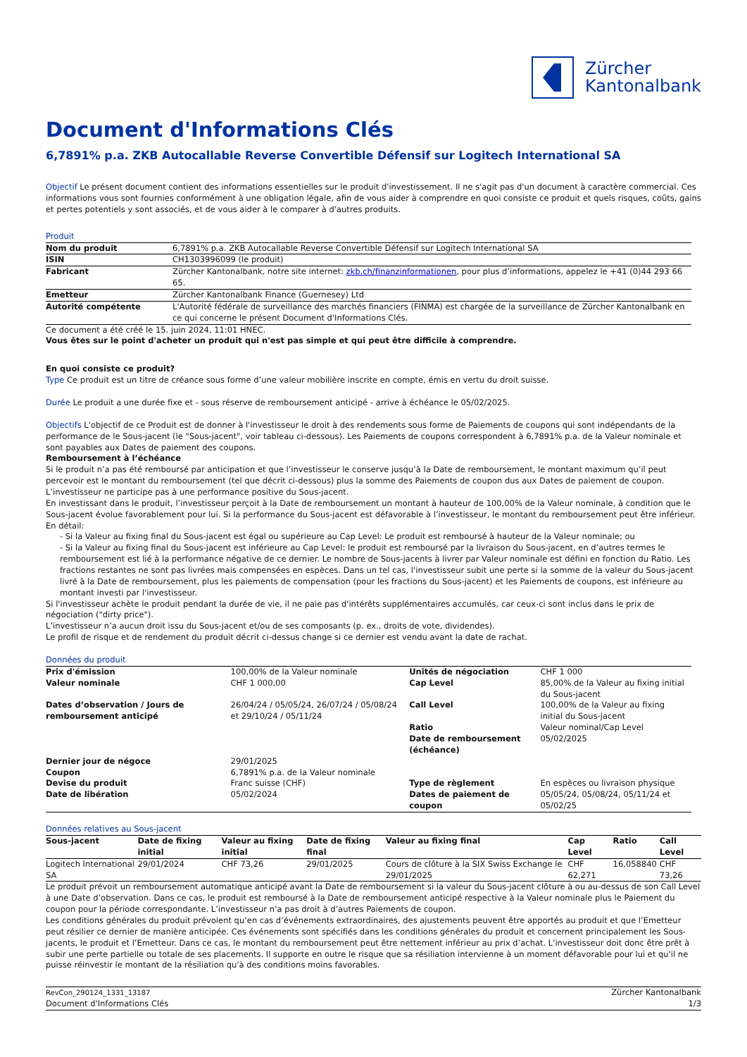Zürcher
Kantonalbank
Document d'Informations Clés
6,7891% p.a. ZKB Autocallable Reverse Convertible Défensif sur Logitech International SA
Objectif Le présent document contient des informations essentielles sur le produit d'investissement. Il ne s'agit pas d'un document à caractère commercial. Ces informations vous sont fournies conformément à une obligation légale, afin de vous aider à comprendre en quoi consiste ce produit et quels risques, coûts, gains et pertes potentiels y sont associés, et de vous aider à le comparer à d'autres produits.
Produit
| Nom du produit | 6,7891% p.a. ZKB Autocallable Reverse Convertible Défensif sur Logitech International SA |
| ISIN | CH1303996099 (le produit) |
| Fabricant | Zürcher Kantonalbank, notre site internet: zkb.ch/finanzinformationen , pour plus d’informations, appelez le +41 (0)44 293 66 65. |
| Emetteur | Zürcher Kantonalbank Finance (Guernesey) Ltd |
| Autorité compétente | L'Autorité fédérale de surveillance des marchés financiers (FINMA) est chargée de la surveillance de Zürcher Kantonalbank en ce qui concerne le présent Document d'Informations Clés. |
Ce document a été créé le 15. juin 2024, 11:01 HNEC.
Vous êtes sur le point d'acheter un produit qui n'est pas simple et qui peut être difficile à comprendre.
En quoi consiste ce produit?
Type Ce produit est un titre de créance sous forme d’une valeur mobilière inscrite en compte, émis en vertu du droit suisse.
Durée Le produit a une durée fixe et - sous réserve de remboursement anticipé - arrive à échéance le 05/02/2025.
Objectifs L'objectif de ce Produit est de donner à l'investisseur le droit à des rendements sous forme de Paiements de coupons qui sont indépendants de la performance de le Sous-jacent (le "Sous-jacent", voir tableau ci-dessous). Les Paiements de coupons correspondent à 6,7891% p.a. de la Valeur nominale et sont payables aux Dates de paiement des coupons.
Remboursement à l’échéance
Si le produit n’a pas été remboursé par anticipation et que l’investisseur le conserve jusqu’à la Date de remboursement, le montant maximum qu’il peut percevoir est le montant du remboursement (tel que décrit ci-dessous) plus la somme des Paiements de coupon dus aux Dates de paiement de coupon. L’investisseur ne participe pas à une performance positive du Sous-jacent.
En investissant dans le produit, l’investisseur perçoit à la Date de remboursement un montant à hauteur de 100,00% de la Valeur nominale, à condition que le Sous-jacent évolue favorablement pour lui. Si la performance du Sous-jacent est défavorable à l’investisseur, le montant du remboursement peut être inférieur. En détail:
- Si la Valeur au fixing final du Sous-jacent est égal ou supérieure au Cap Level: Le produit est remboursé à hauteur de la Valeur nominale; ou
- Si la Valeur au fixing final du Sous-jacent est inférieure au Cap Level: le produit est remboursé par la livraison du Sous-jacent, en d’autres termes le remboursement est lié à la performance négative de ce dernier. Le nombre de Sous-jacents à livrer par Valeur nominale est défini en fonction du Ratio. Les fractions restantes ne sont pas livrées mais compensées en espèces. Dans un tel cas, l'investisseur subit une perte si la somme de la valeur du Sous-jacent livré à la Date de remboursement, plus les paiements de compensation (pour les fractions du Sous-jacent) et les Paiements de coupons, est inférieure au montant investi par l'investisseur.
Si l'investisseur achète le produit pendant la durée de vie, il ne paie pas d'intérêts supplémentaires accumulés, car ceux-ci sont inclus dans le prix de négociation ("dirty price").
L’investisseur n’a aucun droit issu du Sous-jacent et/ou de ses composants (p. ex., droits de vote, dividendes).
Le profil de risque et de rendement du produit décrit ci-dessus change si ce dernier est vendu avant la date de rachat.
Données du produit
| Prix d'émission | 100,00% de la Valeur nominale | Unités de négociation | CHF 1 000 |
| Valeur nominale | CHF 1 000,00 | Cap Level | 85,00% de la Valeur au fixing initial du Sous-jacent |
| Dates d’observation / Jours de remboursement anticipé | 26/04/24 / 05/05/24, 26/07/24 / 05/08/24 et 29/10/24 / 05/11/24 | Call Level Ratio Date de remboursement (échéance) | 100,00% de la Valeur au fixing initial du Sous-jacent Valeur nominal/Cap Level 05/02/2025 |
| Dernier jour de négoce | 29/01/2025 | | |
| Coupon | 6,7891% p.a. de la Valeur nominale | | |
| Devise du produit | Franc suisse (CHF) | Type de règlement | En espèces ou livraison physique |
| Date de libération | 05/02/2024 | Dates de paiement de coupon | 05/05/24, 05/08/24, 05/11/24 et 05/02/25 |
Données relatives au Sous-jacent
| Sous-jacent | Date de fixing initial | Valeur au fixing initial | Date de fixing final | Valeur au fixing final | Cap Level | Ratio | Call Level |
| --- | --- | --- | --- | --- | --- | --- | --- |
| Logitech International SA | 29/01/2024 | CHF 73,26 | 29/01/2025 | Cours de clôture à la SIX Swiss Exchange le 29/01/2025 | CHF 62,271 | 16,058840 | CHF 73,26 |
Le produit prévoit un remboursement automatique anticipé avant la Date de remboursement si la valeur du Sous-jacent clôture à ou au-dessus de son Call Level à une Date d’observation. Dans ce cas, le produit est remboursé à la Date de remboursement anticipé respective à la Valeur nominale plus le Paiement du coupon pour la période correspondante. L’investisseur n’a pas droit à d’autres Paiements de coupon.
Les conditions générales du produit prévoient qu’en cas d’événements extraordinaires, des ajustements peuvent être apportés au produit et que l’Emetteur peut résilier ce dernier de manière anticipée. Ces événements sont spécifiés dans les conditions générales du produit et concernent principalement les Sous-jacents, le produit et l’Emetteur. Dans ce cas, le montant du remboursement peut être nettement inférieur au prix d’achat. L'investisseur doit donc être prêt à subir une perte partielle ou totale de ses placements. Il supporte en outre le risque que sa résiliation intervienne à un moment défavorable pour lui et qu'il ne puisse réinvestir le montant de la résiliation qu'à des conditions moins favorables.
RevCon_290124_1331_13187
Document d'Informations Clés
Zürcher Kantonalbank
1/3